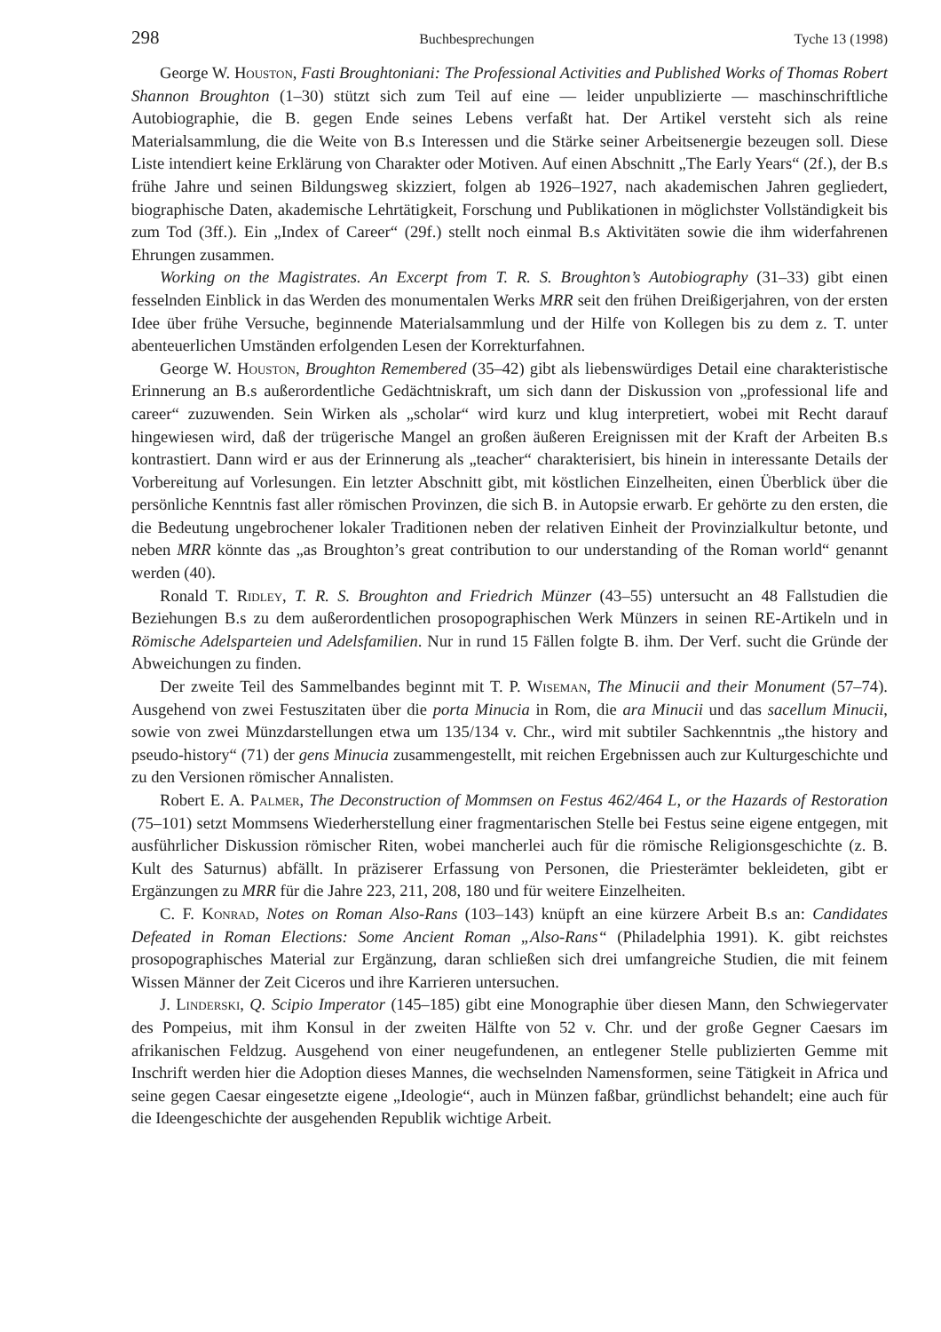298 Buchbesprechungen Tyche 13 (1998)
George W. Houston, Fasti Broughtoniani: The Professional Activities and Published Works of Thomas Robert Shannon Broughton (1–30) stützt sich zum Teil auf eine — leider unpublizierte — maschinschriftliche Autobiographie, die B. gegen Ende seines Lebens verfaßt hat. Der Artikel versteht sich als reine Materialsammlung, die die Weite von B.s Interessen und die Stärke seiner Arbeitsenergie bezeugen soll. Diese Liste intendiert keine Erklärung von Charakter oder Motiven. Auf einen Abschnitt „The Early Years“ (2f.), der B.s frühe Jahre und seinen Bildungsweg skizziert, folgen ab 1926–1927, nach akademischen Jahren gegliedert, biographische Daten, akademische Lehrtätigkeit, Forschung und Publikationen in möglichster Vollständigkeit bis zum Tod (3ff.). Ein „Index of Career“ (29f.) stellt noch einmal B.s Aktivitäten sowie die ihm widerfahrenen Ehrungen zusammen.
Working on the Magistrates. An Excerpt from T. R. S. Broughton’s Autobiography (31–33) gibt einen fesselnden Einblick in das Werden des monumentalen Werks MRR seit den frühen Dreißigerjahren, von der ersten Idee über frühe Versuche, beginnende Materialsammlung und der Hilfe von Kollegen bis zu dem z. T. unter abenteuerlichen Umständen erfolgenden Lesen der Korrekturfahnen.
George W. Houston, Broughton Remembered (35–42) gibt als liebenswürdiges Detail eine charakteristische Erinnerung an B.s außerordentliche Gedächtniskraft, um sich dann der Diskussion von „professional life and career“ zuzuwenden. Sein Wirken als „scholar“ wird kurz und klug interpretiert, wobei mit Recht darauf hingewiesen wird, daß der trügerische Mangel an großen äußeren Ereignissen mit der Kraft der Arbeiten B.s kontrastiert. Dann wird er aus der Erinnerung als „teacher“ charakterisiert, bis hinein in interessante Details der Vorbereitung auf Vorlesungen. Ein letzter Abschnitt gibt, mit köstlichen Einzelheiten, einen Überblick über die persönliche Kenntnis fast aller römischen Provinzen, die sich B. in Autopsie erwarb. Er gehörte zu den ersten, die die Bedeutung ungebrochener lokaler Traditionen neben der relativen Einheit der Provinzialkultur betonte, und neben MRR könnte das „as Broughton’s great contribution to our understanding of the Roman world“ genannt werden (40).
Ronald T. Ridley, T. R. S. Broughton and Friedrich Münzer (43–55) untersucht an 48 Fallstudien die Beziehungen B.s zu dem außerordentlichen prosopographischen Werk Münzers in seinen RE-Artikeln und in Römische Adelsparteien und Adelsfamilien. Nur in rund 15 Fällen folgte B. ihm. Der Verf. sucht die Gründe der Abweichungen zu finden.
Der zweite Teil des Sammelbandes beginnt mit T. P. Wiseman, The Minucii and their Monument (57–74). Ausgehend von zwei Festuszitaten über die porta Minucia in Rom, die ara Minucii und das sacellum Minucii, sowie von zwei Münzdarstellungen etwa um 135/134 v. Chr., wird mit subtiler Sachkenntnis „the history and pseudo-history“ (71) der gens Minucia zusammengestellt, mit reichen Ergebnissen auch zur Kulturgeschichte und zu den Versionen römischer Annalisten.
Robert E. A. Palmer, The Deconstruction of Mommsen on Festus 462/464 L, or the Hazards of Restoration (75–101) setzt Mommsens Wiederherstellung einer fragmentarischen Stelle bei Festus seine eigene entgegen, mit ausführlicher Diskussion römischer Riten, wobei mancherlei auch für die römische Religionsgeschichte (z. B. Kult des Saturnus) abfällt. In präziserer Erfassung von Personen, die Priesterämter bekleideten, gibt er Ergänzungen zu MRR für die Jahre 223, 211, 208, 180 und für weitere Einzelheiten.
C. F. Konrad, Notes on Roman Also-Rans (103–143) knüpft an eine kürzere Arbeit B.s an: Candidates Defeated in Roman Elections: Some Ancient Roman „Also-Rans“ (Philadelphia 1991). K. gibt reichstes prosopographisches Material zur Ergänzung, daran schließen sich drei umfangreiche Studien, die mit feinem Wissen Männer der Zeit Ciceros und ihre Karrieren untersuchen.
J. Linderski, Q. Scipio Imperator (145–185) gibt eine Monographie über diesen Mann, den Schwiegervater des Pompeius, mit ihm Konsul in der zweiten Hälfte von 52 v. Chr. und der große Gegner Caesars im afrikanischen Feldzug. Ausgehend von einer neugefundenen, an entlegener Stelle publizierten Gemme mit Inschrift werden hier die Adoption dieses Mannes, die wechselnden Namensformen, seine Tätigkeit in Africa und seine gegen Caesar eingesetzte eigene „Ideologie“, auch in Münzen faßbar, gründlichst behandelt; eine auch für die Ideengeschichte der ausgehenden Republik wichtige Arbeit.